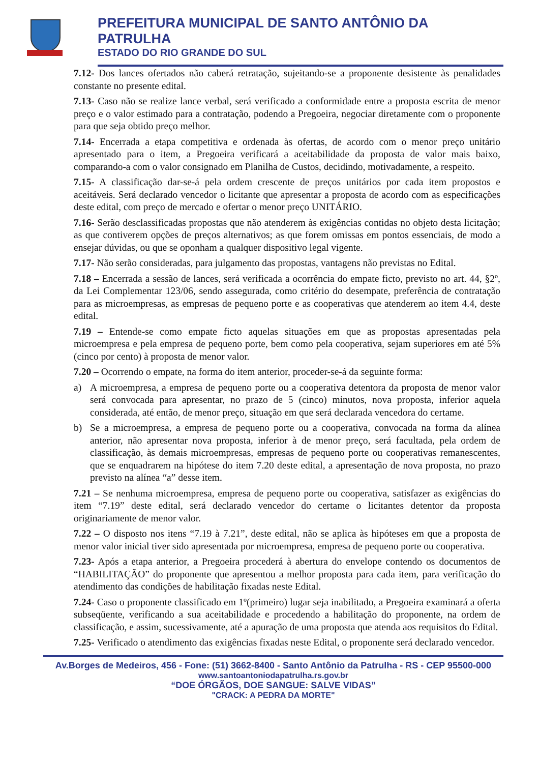PREFEITURA MUNICIPAL DE SANTO ANTÔNIO DA PATRULHA
ESTADO DO RIO GRANDE DO SUL
7.12- Dos lances ofertados não caberá retratação, sujeitando-se a proponente desistente às penalidades constante no presente edital.
7.13- Caso não se realize lance verbal, será verificado a conformidade entre a proposta escrita de menor preço e o valor estimado para a contratação, podendo a Pregoeira, negociar diretamente com o proponente para que seja obtido preço melhor.
7.14- Encerrada a etapa competitiva e ordenada às ofertas, de acordo com o menor preço unitário apresentado para o item, a Pregoeira verificará a aceitabilidade da proposta de valor mais baixo, comparando-a com o valor consignado em Planilha de Custos, decidindo, motivadamente, a respeito.
7.15- A classificação dar-se-á pela ordem crescente de preços unitários por cada item propostos e aceitáveis. Será declarado vencedor o licitante que apresentar a proposta de acordo com as especificações deste edital, com preço de mercado e ofertar o menor preço UNITÁRIO.
7.16- Serão desclassificadas propostas que não atenderem às exigências contidas no objeto desta licitação; as que contiverem opções de preços alternativos; as que forem omissas em pontos essenciais, de modo a ensejar dúvidas, ou que se oponham a qualquer dispositivo legal vigente.
7.17- Não serão consideradas, para julgamento das propostas, vantagens não previstas no Edital.
7.18 – Encerrada a sessão de lances, será verificada a ocorrência do empate ficto, previsto no art. 44, §2º, da Lei Complementar 123/06, sendo assegurada, como critério do desempate, preferência de contratação para as microempresas, as empresas de pequeno porte e as cooperativas que atenderem ao item 4.4, deste edital.
7.19 – Entende-se como empate ficto aquelas situações em que as propostas apresentadas pela microempresa e pela empresa de pequeno porte, bem como pela cooperativa, sejam superiores em até 5% (cinco por cento) à proposta de menor valor.
7.20 – Ocorrendo o empate, na forma do item anterior, proceder-se-á da seguinte forma:
a) A microempresa, a empresa de pequeno porte ou a cooperativa detentora da proposta de menor valor será convocada para apresentar, no prazo de 5 (cinco) minutos, nova proposta, inferior aquela considerada, até então, de menor preço, situação em que será declarada vencedora do certame.
b) Se a microempresa, a empresa de pequeno porte ou a cooperativa, convocada na forma da alínea anterior, não apresentar nova proposta, inferior à de menor preço, será facultada, pela ordem de classificação, às demais microempresas, empresas de pequeno porte ou cooperativas remanescentes, que se enquadrarem na hipótese do item 7.20 deste edital, a apresentação de nova proposta, no prazo previsto na alínea “a” desse item.
7.21 – Se nenhuma microempresa, empresa de pequeno porte ou cooperativa, satisfazer as exigências do item “7.19” deste edital, será declarado vencedor do certame o licitantes detentor da proposta originariamente de menor valor.
7.22 – O disposto nos itens “7.19 à 7.21”, deste edital, não se aplica às hipóteses em que a proposta de menor valor inicial tiver sido apresentada por microempresa, empresa de pequeno porte ou cooperativa.
7.23- Após a etapa anterior, a Pregoeira procederá à abertura do envelope contendo os documentos de “HABILITAÇÃO” do proponente que apresentou a melhor proposta para cada item, para verificação do atendimento das condições de habilitação fixadas neste Edital.
7.24- Caso o proponente classificado em 1º(primeiro) lugar seja inabilitado, a Pregoeira examinará a oferta subseqüente, verificando a sua aceitabilidade e procedendo a habilitação do proponente, na ordem de classificação, e assim, sucessivamente, até a apuração de uma proposta que atenda aos requisitos do Edital.
7.25- Verificado o atendimento das exigências fixadas neste Edital, o proponente será declarado vencedor.
Av.Borges de Medeiros, 456 - Fone: (51) 3662-8400 - Santo Antônio da Patrulha - RS - CEP 95500-000
www.santoantoniodapatrulha.rs.gov.br
“DOE ÓRGÃOS, DOE SANGUE: SALVE VIDAS”
"CRACK: A PEDRA DA MORTE"